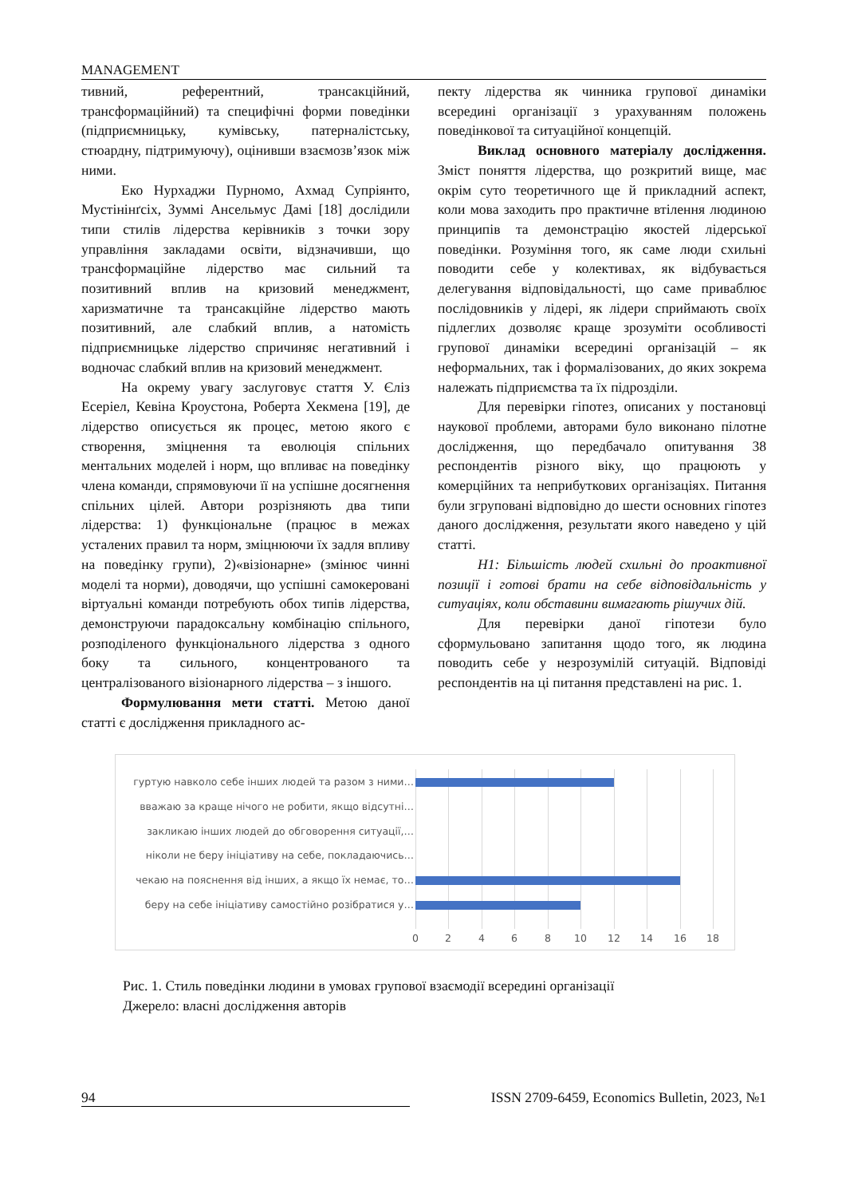MANAGEMENT
тивний, референтний, трансакційний, трансформаційний) та специфічні форми поведінки (підприємницьку, кумівську, патерналістську, стюардну, підтримуючу), оцінивши взаємозв’язок між ними.
Еко Нурхаджи Пурномо, Ахмад Супріянто, Мустінінґсіх, Зуммі Ансельмус Дамі [18] дослідили типи стилів лідерства керівників з точки зору управління закладами освіти, відзначивши, що трансформаційне лідерство має сильний та позитивний вплив на кризовий менеджмент, харизматичне та трансакційне лідерство мають позитивний, але слабкий вплив, а натомість підприємницьке лідерство спричиняє негативний і водночас слабкий вплив на кризовий менеджмент.
На окрему увагу заслуговує стаття У. Єліз Есеріел, Кевіна Кроустона, Роберта Хекмена [19], де лідерство описується як процес, метою якого є створення, зміцнення та еволюція спільних ментальних моделей і норм, що впливає на поведінку члена команди, спрямовуючи її на успішне досягнення спільних цілей. Автори розрізняють два типи лідерства: 1) функціональне (працює в межах усталених правил та норм, зміцнюючи їх задля впливу на поведінку групи), 2)«візіонарне» (змінює чинні моделі та норми), доводячи, що успішні самокеровані віртуальні команди потребують обох типів лідерства, демонструючи парадоксальну комбінацію спільного, розподіленого функціонального лідерства з одного боку та сильного, концентрованого та централізованого візіонарного лідерства – з іншого.
Формулювання мети статті. Метою даної статті є дослідження прикладного ас-
пекту лідерства як чинника групової динаміки всередині організації з урахуванням положень поведінкової та ситуаційної концепцій.
Виклад основного матеріалу дослідження. Зміст поняття лідерства, що розкритий вище, має окрім суто теоретичного ще й прикладний аспект, коли мова заходить про практичне втілення людиною принципів та демонстрацію якостей лідерської поведінки. Розуміння того, як саме люди схильні поводити себе у колективах, як відбувається делегування відповідальності, що саме приваблює послідовників у лідері, як лідери сприймають своїх підлеглих дозволяє краще зрозуміти особливості групової динаміки всередині організацій – як неформальних, так і формалізованих, до яких зокрема належать підприємства та їх підрозділи.
Для перевірки гіпотез, описаних у постановці наукової проблеми, авторами було виконано пілотне дослідження, що передбачало опитування 38 респондентів різного віку, що працюють у комерційних та неприбуткових організаціях. Питання були згруповані відповідно до шести основних гіпотез даного дослідження, результати якого наведено у цій статті.
H1: Більшість людей схильні до проактивної позиції і готові брати на себе відповідальність у ситуаціях, коли обставини вимагають рішучих дій.
Для перевірки даної гіпотези було сформульовано запитання щодо того, як людина поводить себе у незрозумілій ситуацій. Відповіді респондентів на ці питання представлені на рис. 1.
гуртую навколо себе інших людей та разом з ними…
вважаю за краще нічого не робити, якщо відсутні…
закликаю інших людей до обговорення ситуації,…
ніколи не беру ініціативу на себе, покладаючись…
чекаю на пояснення від інших, а якщо їх немає, то…
беру на себе ініціативу самостійно розібратися у…
0 2 4 6 8 10 12 14 16 18
Рис. 1. Стиль поведінки людини в умовах групової взаємодії всередині організації
Джерело: власні дослідження авторів
94 ISSN 2709-6459, Economics Bulletin, 2023, №1